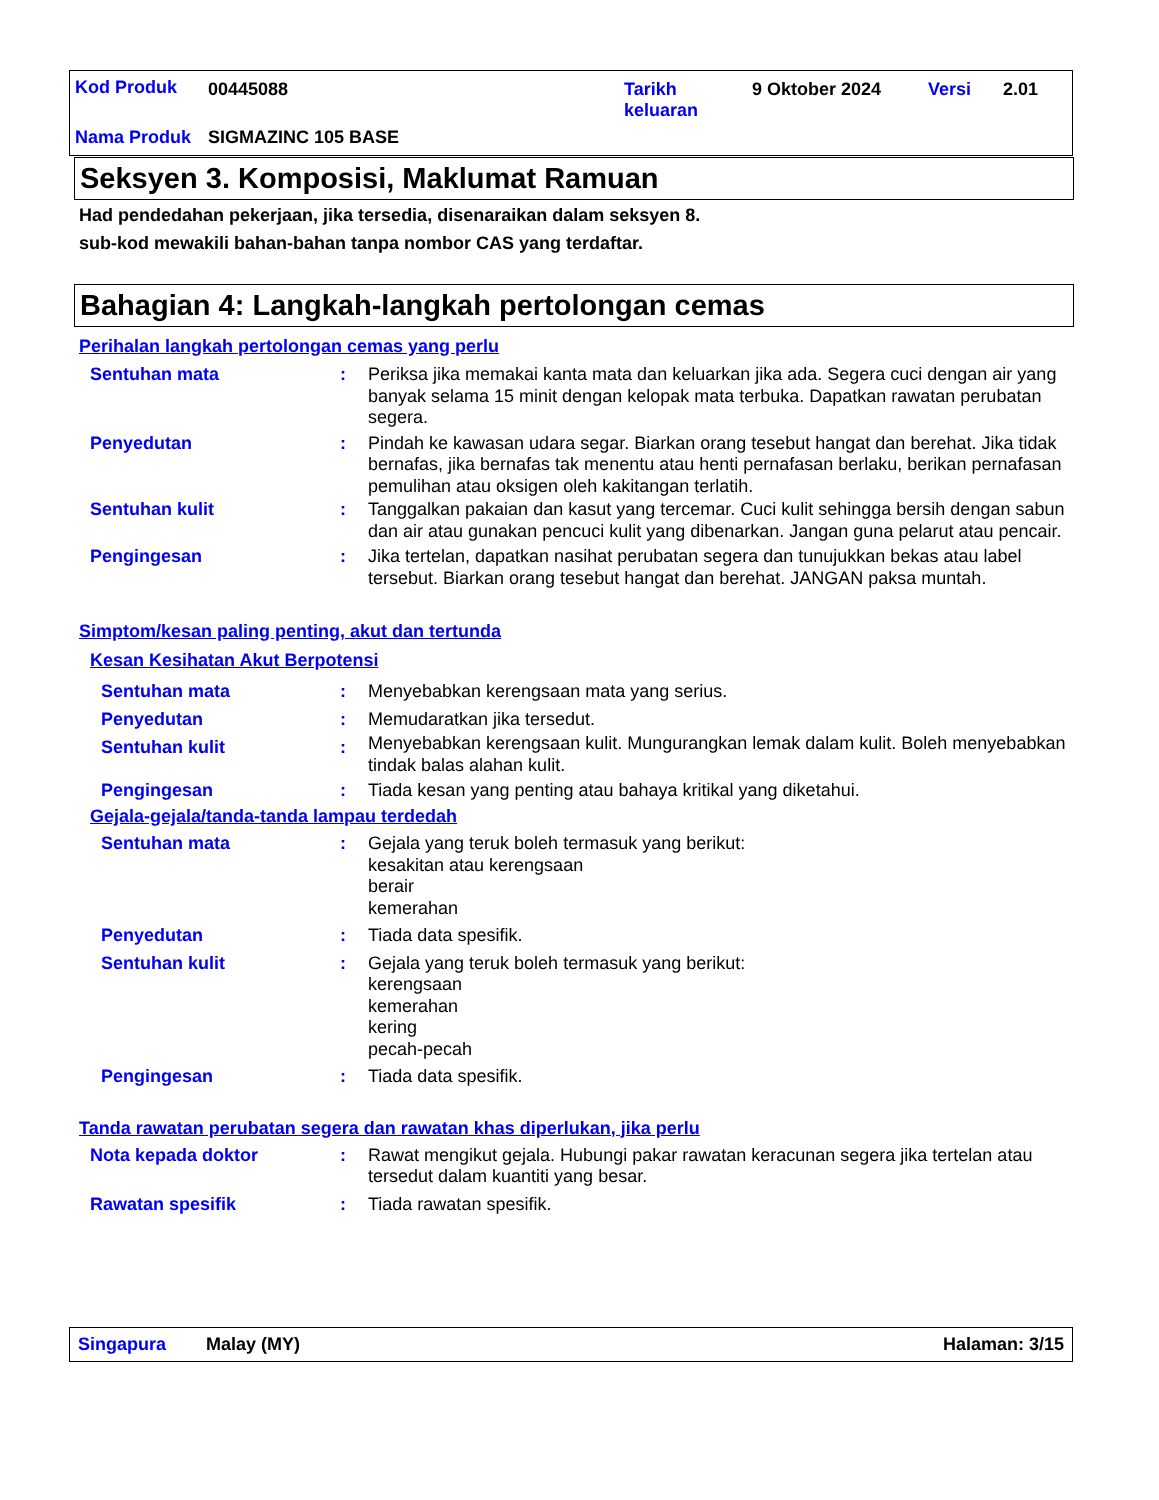Kod Produk 00445088
Tarikh keluaran
9 Oktober 2024 Versi 2.01
Nama Produk SIGMAZINC 105 BASE
Seksyen 3. Komposisi, Maklumat Ramuan
Had pendedahan pekerjaan, jika tersedia, disenaraikan dalam seksyen 8.
sub-kod mewakili bahan-bahan tanpa nombor CAS yang terdaftar.
Bahagian 4: Langkah-langkah pertolongan cemas
Perihalan langkah pertolongan cemas yang perlu
Sentuhan mata :
Periksa jika memakai kanta mata dan keluarkan jika ada. Segera cuci dengan air yang banyak selama 15 minit dengan kelopak mata terbuka. Dapatkan rawatan perubatan segera.
Penyedutan :
Pindah ke kawasan udara segar. Biarkan orang tesebut hangat dan berehat. Jika tidak bernafas, jika bernafas tak menentu atau henti pernafasan berlaku, berikan pernafasan pemulihan atau oksigen oleh kakitangan terlatih.
Sentuhan kulit :
Tanggalkan pakaian dan kasut yang tercemar. Cuci kulit sehingga bersih dengan sabun dan air atau gunakan pencuci kulit yang dibenarkan. Jangan guna pelarut atau pencair.
Pengingesan :
Jika tertelan, dapatkan nasihat perubatan segera dan tunujukkan bekas atau label tersebut. Biarkan orang tesebut hangat dan berehat. JANGAN paksa muntah.
Simptom/kesan paling penting, akut dan tertunda
Kesan Kesihatan Akut Berpotensi
Sentuhan mata :
Menyebabkan kerengsaan mata yang serius.
Penyedutan :
Memudaratkan jika tersedut.
Sentuhan kulit :
Menyebabkan kerengsaan kulit. Mungurangkan lemak dalam kulit. Boleh menyebabkan tindak balas alahan kulit.
Pengingesan :
Tiada kesan yang penting atau bahaya kritikal yang diketahui.
Gejala-gejala/tanda-tanda lampau terdedah
Sentuhan mata :
Gejala yang teruk boleh termasuk yang berikut:
kesakitan atau kerengsaan
berair
kemerahan
Penyedutan :
Tiada data spesifik.
Sentuhan kulit :
Gejala yang teruk boleh termasuk yang berikut:
kerengsaan
kemerahan
kering
pecah-pecah
Pengingesan :
Tiada data spesifik.
Tanda rawatan perubatan segera dan rawatan khas diperlukan, jika perlu
Nota kepada doktor :
Rawat mengikut gejala. Hubungi pakar rawatan keracunan segera jika tertelan atau tersedut dalam kuantiti yang besar.
Rawatan spesifik :
Tiada rawatan spesifik.
Singapura Malay (MY) Halaman: 3/15